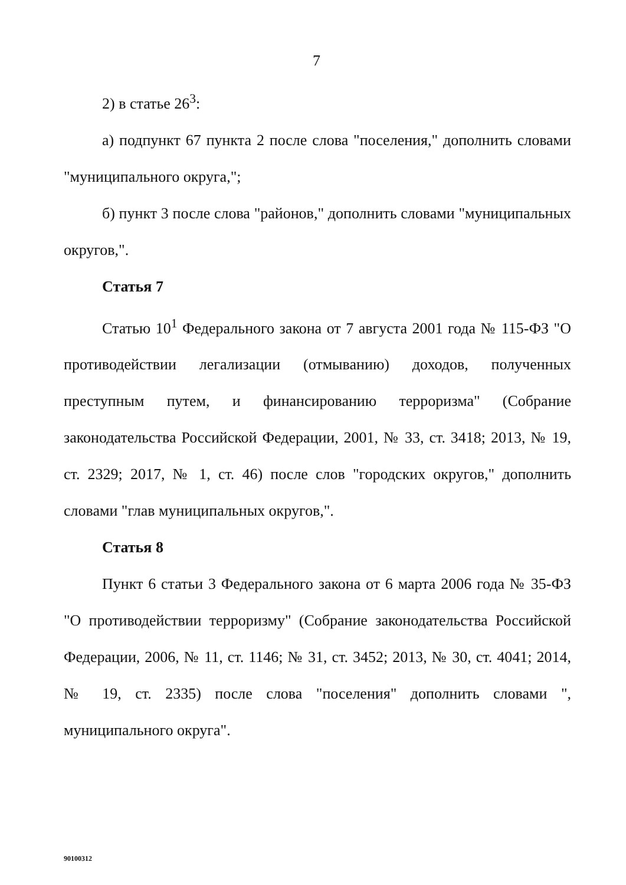7
2) в статье 26<sup>3</sup>:
а) подпункт 67 пункта 2 после слова "поселения," дополнить словами "муниципального округа,";
б) пункт 3 после слова "районов," дополнить словами "муниципальных округов,".
Статья 7
Статью 10<sup>1</sup> Федерального закона от 7 августа 2001 года № 115-ФЗ "О противодействии легализации (отмыванию) доходов, полученных преступным путем, и финансированию терроризма" (Собрание законодательства Российской Федерации, 2001, № 33, ст. 3418; 2013, № 19, ст. 2329; 2017, № 1, ст. 46) после слов "городских округов," дополнить словами "глав муниципальных округов,".
Статья 8
Пункт 6 статьи 3 Федерального закона от 6 марта 2006 года № 35-ФЗ "О противодействии терроризму" (Собрание законодательства Российской Федерации, 2006, № 11, ст. 1146; № 31, ст. 3452; 2013, № 30, ст. 4041; 2014, № 19, ст. 2335) после слова "поселения" дополнить словами ", муниципального округа".
90100312